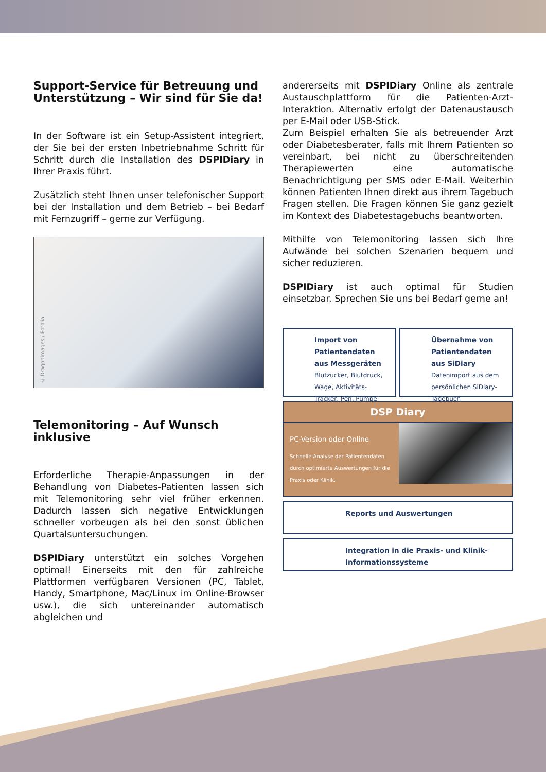Support-Service für Betreuung und Unterstützung – Wir sind für Sie da!
In der Software ist ein Setup-Assistent integriert, der Sie bei der ersten Inbetriebnahme Schritt für Schritt durch die Installation des DSPIDiary in Ihrer Praxis führt.
Zusätzlich steht Ihnen unser telefonischer Support bei der Installation und dem Betrieb – bei Bedarf mit Fernzugriff – gerne zur Verfügung.
© DragonImages / Fotolia
Telemonitoring – Auf Wunsch inklusive
Erforderliche Therapie-Anpassungen in der Behandlung von Diabetes-Patienten lassen sich mit Telemonitoring sehr viel früher erkennen. Dadurch lassen sich negative Entwicklungen schneller vorbeugen als bei den sonst üblichen Quartalsuntersuchungen.
DSPIDiary unterstützt ein solches Vorgehen optimal! Einerseits mit den für zahlreiche Plattformen verfügbaren Versionen (PC, Tablet, Handy, Smartphone, Mac/Linux im Online-Browser usw.), die sich untereinander automatisch abgleichen und
andererseits mit DSPIDiary Online als zentrale Austauschplattform für die Patienten-Arzt-Interaktion. Alternativ erfolgt der Datenaustausch per E-Mail oder USB-Stick.
Zum Beispiel erhalten Sie als betreuender Arzt oder Diabetesberater, falls mit Ihrem Patienten so vereinbart, bei nicht zu überschreitenden Therapiewerten eine automatische Benachrichtigung per SMS oder E-Mail. Weiterhin können Patienten Ihnen direkt aus ihrem Tagebuch Fragen stellen. Die Fragen können Sie ganz gezielt im Kontext des Diabetestagebuchs beantworten.
Mithilfe von Telemonitoring lassen sich Ihre Aufwände bei solchen Szenarien bequem und sicher reduzieren.
DSPIDiary ist auch optimal für Studien einsetzbar. Sprechen Sie uns bei Bedarf gerne an!
Import von Patientendaten aus Messgeräten
Blutzucker, Blutdruck, Wage, Aktivitäts-Tracker, Pen, Pumpe
Übernahme von Patientendaten aus SiDiary
Datenimport aus dem persönlichen SiDiary-Tagebuch
DSP Diary
PC-Version oder Online
Schnelle Analyse der Patientendaten durch optimierte Auswertungen für die Praxis oder Klinik.
Reports und Auswertungen
Integration in die Praxis- und Klinik-Informationssysteme